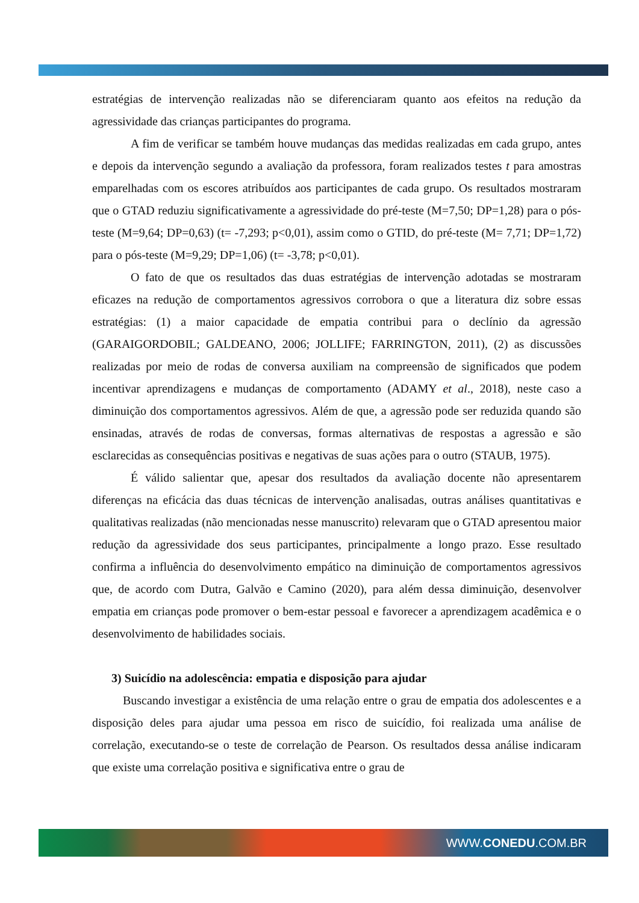estratégias de intervenção realizadas não se diferenciaram quanto aos efeitos na redução da agressividade das crianças participantes do programa.
A fim de verificar se também houve mudanças das medidas realizadas em cada grupo, antes e depois da intervenção segundo a avaliação da professora, foram realizados testes t para amostras emparelhadas com os escores atribuídos aos participantes de cada grupo. Os resultados mostraram que o GTAD reduziu significativamente a agressividade do pré-teste (M=7,50; DP=1,28) para o pós-teste (M=9,64; DP=0,63) (t= -7,293; p<0,01), assim como o GTID, do pré-teste (M= 7,71; DP=1,72) para o pós-teste (M=9,29; DP=1,06) (t= -3,78; p<0,01).
O fato de que os resultados das duas estratégias de intervenção adotadas se mostraram eficazes na redução de comportamentos agressivos corrobora o que a literatura diz sobre essas estratégias: (1) a maior capacidade de empatia contribui para o declínio da agressão (GARAIGORDOBIL; GALDEANO, 2006; JOLLIFE; FARRINGTON, 2011), (2) as discussões realizadas por meio de rodas de conversa auxiliam na compreensão de significados que podem incentivar aprendizagens e mudanças de comportamento (ADAMY et al., 2018), neste caso a diminuição dos comportamentos agressivos. Além de que, a agressão pode ser reduzida quando são ensinadas, através de rodas de conversas, formas alternativas de respostas a agressão e são esclarecidas as consequências positivas e negativas de suas ações para o outro (STAUB, 1975).
É válido salientar que, apesar dos resultados da avaliação docente não apresentarem diferenças na eficácia das duas técnicas de intervenção analisadas, outras análises quantitativas e qualitativas realizadas (não mencionadas nesse manuscrito) relevaram que o GTAD apresentou maior redução da agressividade dos seus participantes, principalmente a longo prazo. Esse resultado confirma a influência do desenvolvimento empático na diminuição de comportamentos agressivos que, de acordo com Dutra, Galvão e Camino (2020), para além dessa diminuição, desenvolver empatia em crianças pode promover o bem-estar pessoal e favorecer a aprendizagem acadêmica e o desenvolvimento de habilidades sociais.
3) Suicídio na adolescência: empatia e disposição para ajudar
Buscando investigar a existência de uma relação entre o grau de empatia dos adolescentes e a disposição deles para ajudar uma pessoa em risco de suicídio, foi realizada uma análise de correlação, executando-se o teste de correlação de Pearson. Os resultados dessa análise indicaram que existe uma correlação positiva e significativa entre o grau de
WWW.CONEDU.COM.BR